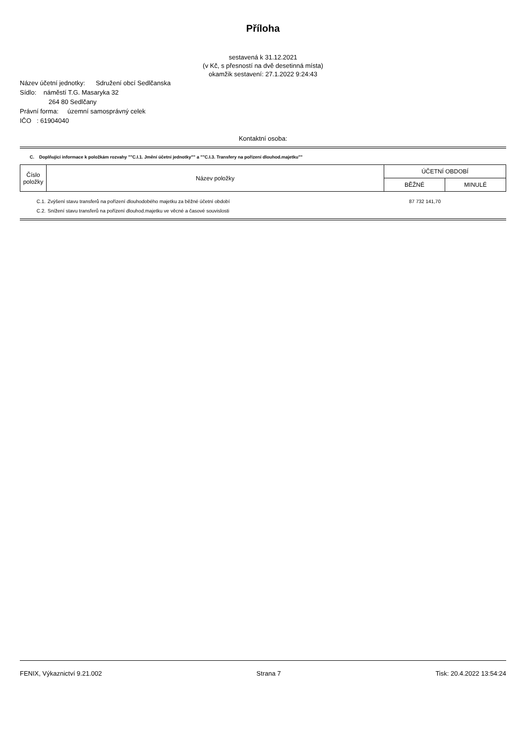Příloha
sestavená k 31.12.2021
(v Kč, s přesností na dvě desetinná místa)
okamžik sestavení: 27.1.2022 9:24:43
Název účetní jednotky: Sdružení obcí Sedlčanska
Sídlo: náměstí T.G. Masaryka 32
264 80 Sedlčany
Právní forma: územní samosprávný celek
IČO : 61904040
Kontaktní osoba:
C. Doplňující informace k položkám rozvahy ""C.I.1. Jmění účetní jednotky"" a ""C.I.3. Transfery na pořízení dlouhod.majetku""
| Číslo položky | Název položky | ÚČETNÍ OBDOBÍ | |
| --- | --- | --- | --- |
| | | BĚŽNÉ | MINULÉ |
| C.1. | Zvýšení stavu transferů na pořízení dlouhodobého majetku za běžné účetní období | 87 732 141,70 | |
| C.2. | Snížení stavu transferů na pořízení dlouhod.majetku ve věcné a časové souvislosti | | |
FENIX, Výkaznictví 9.21.002 Strana 7 Tisk: 20.4.2022 13:54:24